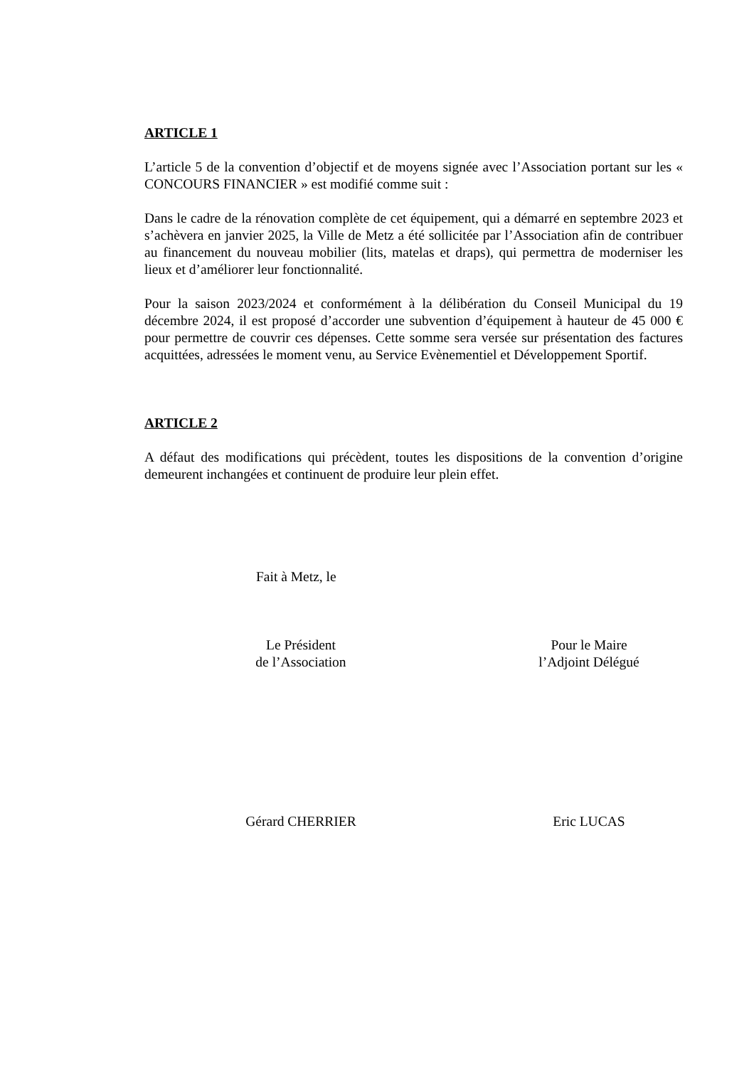ARTICLE 1
L’article 5 de la convention d’objectif et de moyens signée avec l’Association portant sur les « CONCOURS FINANCIER » est modifié comme suit :
Dans le cadre de la rénovation complète de cet équipement, qui a démarré en septembre 2023 et s’achèvera en janvier 2025, la Ville de Metz a été sollicitée par l’Association afin de contribuer au financement du nouveau mobilier (lits, matelas et draps), qui permettra de moderniser les lieux et d’améliorer leur fonctionnalité.
Pour la saison 2023/2024 et conformément à la délibération du Conseil Municipal du 19 décembre 2024, il est proposé d’accorder une subvention d’équipement à hauteur de 45 000 € pour permettre de couvrir ces dépenses. Cette somme sera versée sur présentation des factures acquittées, adressées le moment venu, au Service Evènementiel et Développement Sportif.
ARTICLE 2
A défaut des modifications qui précèdent, toutes les dispositions de la convention d’origine demeurent inchangées et continuent de produire leur plein effet.
Fait à Metz, le
Le Président
de l’Association
Pour le Maire
l’Adjoint Délégué
Gérard CHERRIER Eric LUCAS